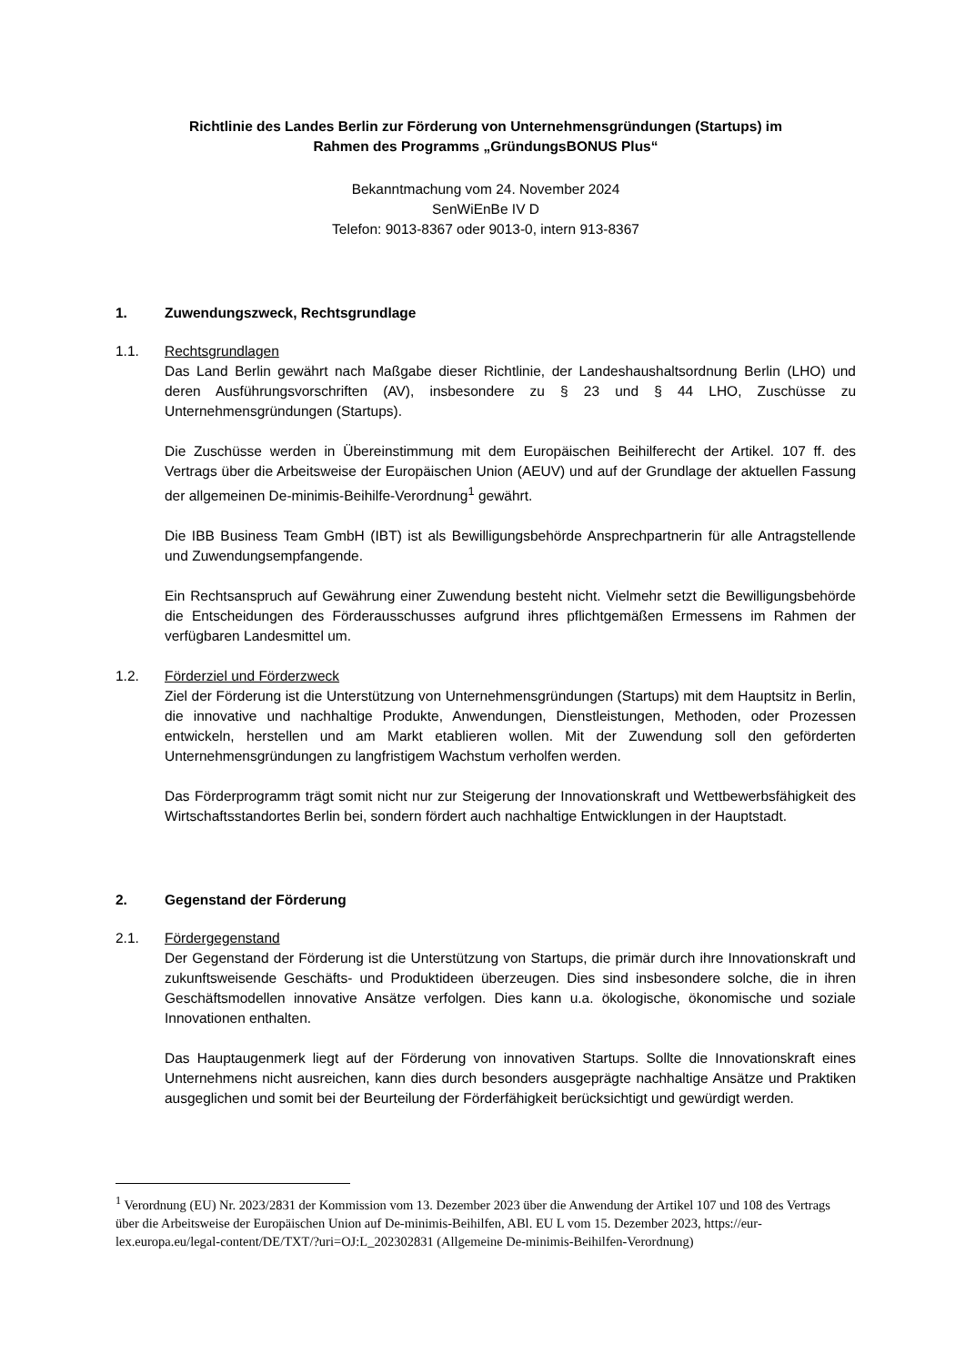Richtlinie des Landes Berlin zur Förderung von Unternehmensgründungen (Startups) im
Rahmen des Programms „GründungsBONUS Plus“
Bekanntmachung vom 24. November 2024
SenWiEnBe IV D
Telefon: 9013-8367 oder 9013-0, intern 913-8367
1. Zuwendungszweck, Rechtsgrundlage
1.1. Rechtsgrundlagen
Das Land Berlin gewährt nach Maßgabe dieser Richtlinie, der Landeshaushaltsordnung Berlin (LHO) und deren Ausführungsvorschriften (AV), insbesondere zu § 23 und § 44 LHO, Zuschüsse zu Unternehmensgründungen (Startups).
Die Zuschüsse werden in Übereinstimmung mit dem Europäischen Beihilferecht der Artikel. 107 ff. des Vertrags über die Arbeitsweise der Europäischen Union (AEUV) und auf der Grundlage der aktuellen Fassung der allgemeinen De-minimis-Beihilfe-Verordnung<sup>1</sup> gewährt.
Die IBB Business Team GmbH (IBT) ist als Bewilligungsbehörde Ansprechpartnerin für alle Antragstellende und Zuwendungsempfangende.
Ein Rechtsanspruch auf Gewährung einer Zuwendung besteht nicht. Vielmehr setzt die Bewilligungsbehörde die Entscheidungen des Förderausschusses aufgrund ihres pflichtgemäßen Ermessens im Rahmen der verfügbaren Landesmittel um.
1.2. Förderziel und Förderzweck
Ziel der Förderung ist die Unterstützung von Unternehmensgründungen (Startups) mit dem Hauptsitz in Berlin, die innovative und nachhaltige Produkte, Anwendungen, Dienstleistungen, Methoden, oder Prozessen entwickeln, herstellen und am Markt etablieren wollen. Mit der Zuwendung soll den geförderten Unternehmensgründungen zu langfristigem Wachstum verholfen werden.
Das Förderprogramm trägt somit nicht nur zur Steigerung der Innovationskraft und Wettbewerbsfähigkeit des Wirtschaftsstandortes Berlin bei, sondern fördert auch nachhaltige Entwicklungen in der Hauptstadt.
2. Gegenstand der Förderung
2.1. Fördergegenstand
Der Gegenstand der Förderung ist die Unterstützung von Startups, die primär durch ihre Innovationskraft und zukunftsweisende Geschäfts- und Produktideen überzeugen. Dies sind insbesondere solche, die in ihren Geschäftsmodellen innovative Ansätze verfolgen. Dies kann u.a. ökologische, ökonomische und soziale Innovationen enthalten.
Das Hauptaugenmerk liegt auf der Förderung von innovativen Startups. Sollte die Innovationskraft eines Unternehmens nicht ausreichen, kann dies durch besonders ausgeprägte nachhaltige Ansätze und Praktiken ausgeglichen und somit bei der Beurteilung der Förderfähigkeit berücksichtigt und gewürdigt werden.
<sup>1</sup> Verordnung (EU) Nr. 2023/2831 der Kommission vom 13. Dezember 2023 über die Anwendung der Artikel 107 und 108 des Vertrags über die Arbeitsweise der Europäischen Union auf De-minimis-Beihilfen, ABl. EU L vom 15. Dezember 2023, https://eur-lex.europa.eu/legal-content/DE/TXT/?uri=OJ:L_202302831 (Allgemeine De-minimis-Beihilfen-Verordnung)